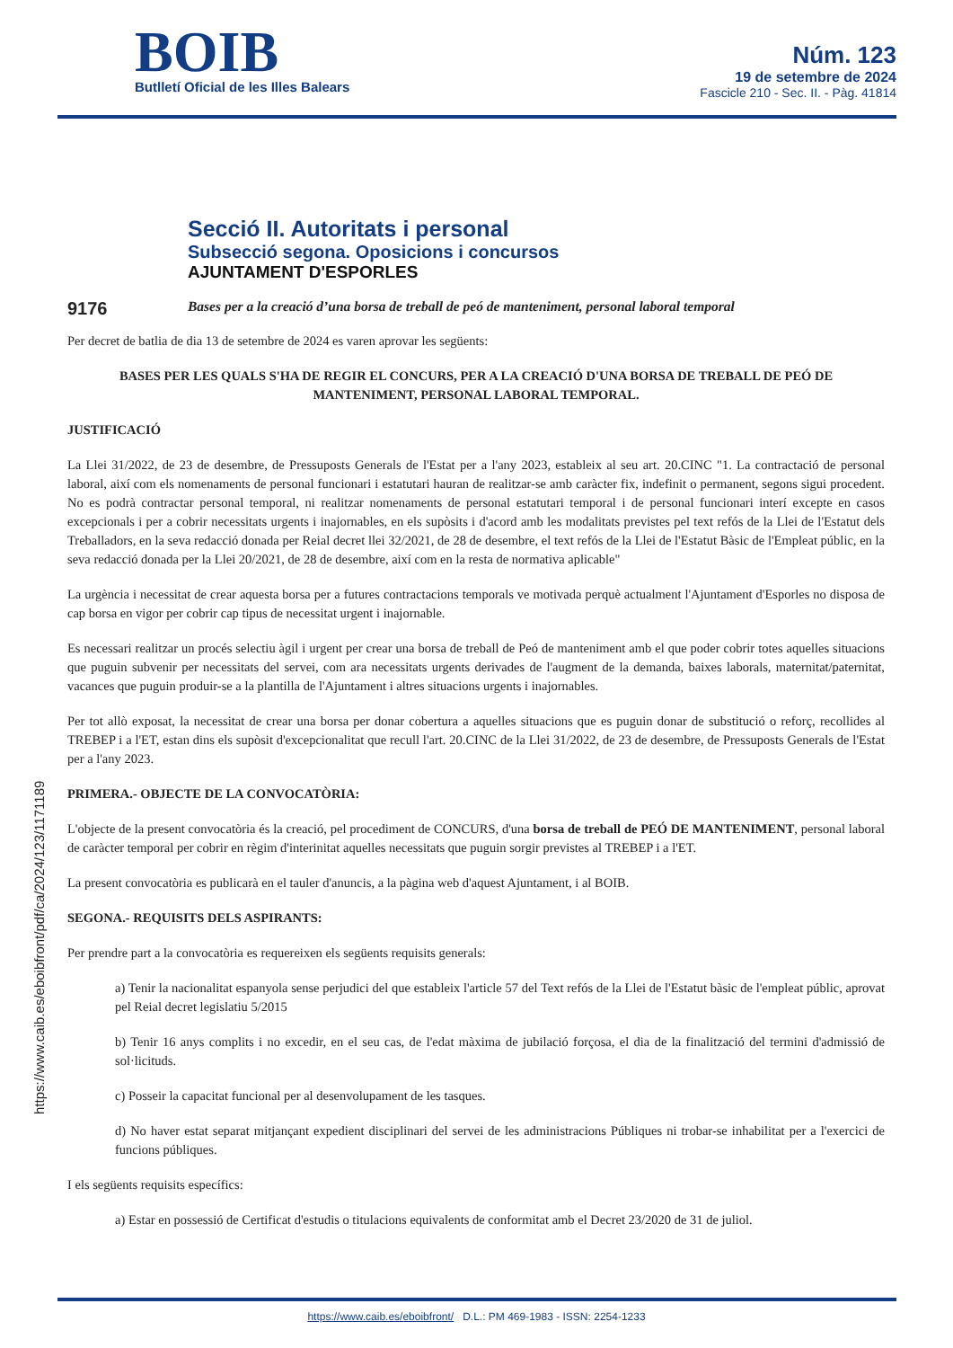BOIB
Butlletí Oficial de les Illes Balears
Núm. 123
19 de setembre de 2024
Fascicle 210 - Sec. II. - Pàg. 41814
Secció II. Autoritats i personal
Subsecció segona. Oposicions i concursos
AJUNTAMENT D'ESPORLES
9176
Bases per a la creació d’una borsa de treball de peó de manteniment, personal laboral temporal
Per decret de batlia de dia 13 de setembre de 2024 es varen aprovar les següents:
BASES PER LES QUALS S'HA DE REGIR EL CONCURS, PER A LA CREACIÓ D'UNA BORSA DE TREBALL DE PEÓ DE MANTENIMENT, PERSONAL LABORAL TEMPORAL.
JUSTIFICACIÓ
La Llei 31/2022, de 23 de desembre, de Pressuposts Generals de l'Estat per a l'any 2023, estableix al seu art. 20.CINC "1. La contractació de personal laboral, així com els nomenaments de personal funcionari i estatutari hauran de realitzar-se amb caràcter fix, indefinit o permanent, segons sigui procedent. No es podrà contractar personal temporal, ni realitzar nomenaments de personal estatutari temporal i de personal funcionari interí excepte en casos excepcionals i per a cobrir necessitats urgents i inajornables, en els supòsits i d'acord amb les modalitats previstes pel text refós de la Llei de l'Estatut dels Treballadors, en la seva redacció donada per Reial decret llei 32/2021, de 28 de desembre, el text refós de la Llei de l'Estatut Bàsic de l'Empleat públic, en la seva redacció donada per la Llei 20/2021, de 28 de desembre, així com en la resta de normativa aplicable"
La urgència i necessitat de crear aquesta borsa per a futures contractacions temporals ve motivada perquè actualment l'Ajuntament d'Esporles no disposa de cap borsa en vigor per cobrir cap tipus de necessitat urgent i inajornable.
Es necessari realitzar un procés selectiu àgil i urgent per crear una borsa de treball de Peó de manteniment amb el que poder cobrir totes aquelles situacions que puguin subvenir per necessitats del servei, com ara necessitats urgents derivades de l'augment de la demanda, baixes laborals, maternitat/paternitat, vacances que puguin produir-se a la plantilla de l'Ajuntament i altres situacions urgents i inajornables.
Per tot allò exposat, la necessitat de crear una borsa per donar cobertura a aquelles situacions que es puguin donar de substitució o reforç, recollides al TREBEP i a l'ET, estan dins els supòsit d'excepcionalitat que recull l'art. 20.CINC de la Llei 31/2022, de 23 de desembre, de Pressuposts Generals de l'Estat per a l'any 2023.
PRIMERA.- OBJECTE DE LA CONVOCATÒRIA:
L'objecte de la present convocatòria és la creació, pel procediment de CONCURS, d'una borsa de treball de PEÓ DE MANTENIMENT, personal laboral de caràcter temporal per cobrir en règim d'interinitat aquelles necessitats que puguin sorgir previstes al TREBEP i a l'ET.
La present convocatòria es publicarà en el tauler d'anuncis, a la pàgina web d'aquest Ajuntament, i al BOIB.
SEGONA.- REQUISITS DELS ASPIRANTS:
Per prendre part a la convocatòria es requereixen els següents requisits generals:
a) Tenir la nacionalitat espanyola sense perjudici del que estableix l'article 57 del Text refós de la Llei de l'Estatut bàsic de l'empleat públic, aprovat pel Reial decret legislatiu 5/2015
b) Tenir 16 anys complits i no excedir, en el seu cas, de l'edat màxima de jubilació forçosa, el dia de la finalització del termini d'admissió de sol·licituds.
c) Posseir la capacitat funcional per al desenvolupament de les tasques.
d) No haver estat separat mitjançant expedient disciplinari del servei de les administracions Públiques ni trobar-se inhabilitat per a l'exercici de funcions públiques.
I els següents requisits específics:
a) Estar en possessió de Certificat d'estudis o titulacions equivalents de conformitat amb el Decret 23/2020 de 31 de juliol.
https://www.caib.es/eboibfront/pdf/ca/2024/123/1171189
https://www.caib.es/eboibfront/ D.L.: PM 469-1983 - ISSN: 2254-1233